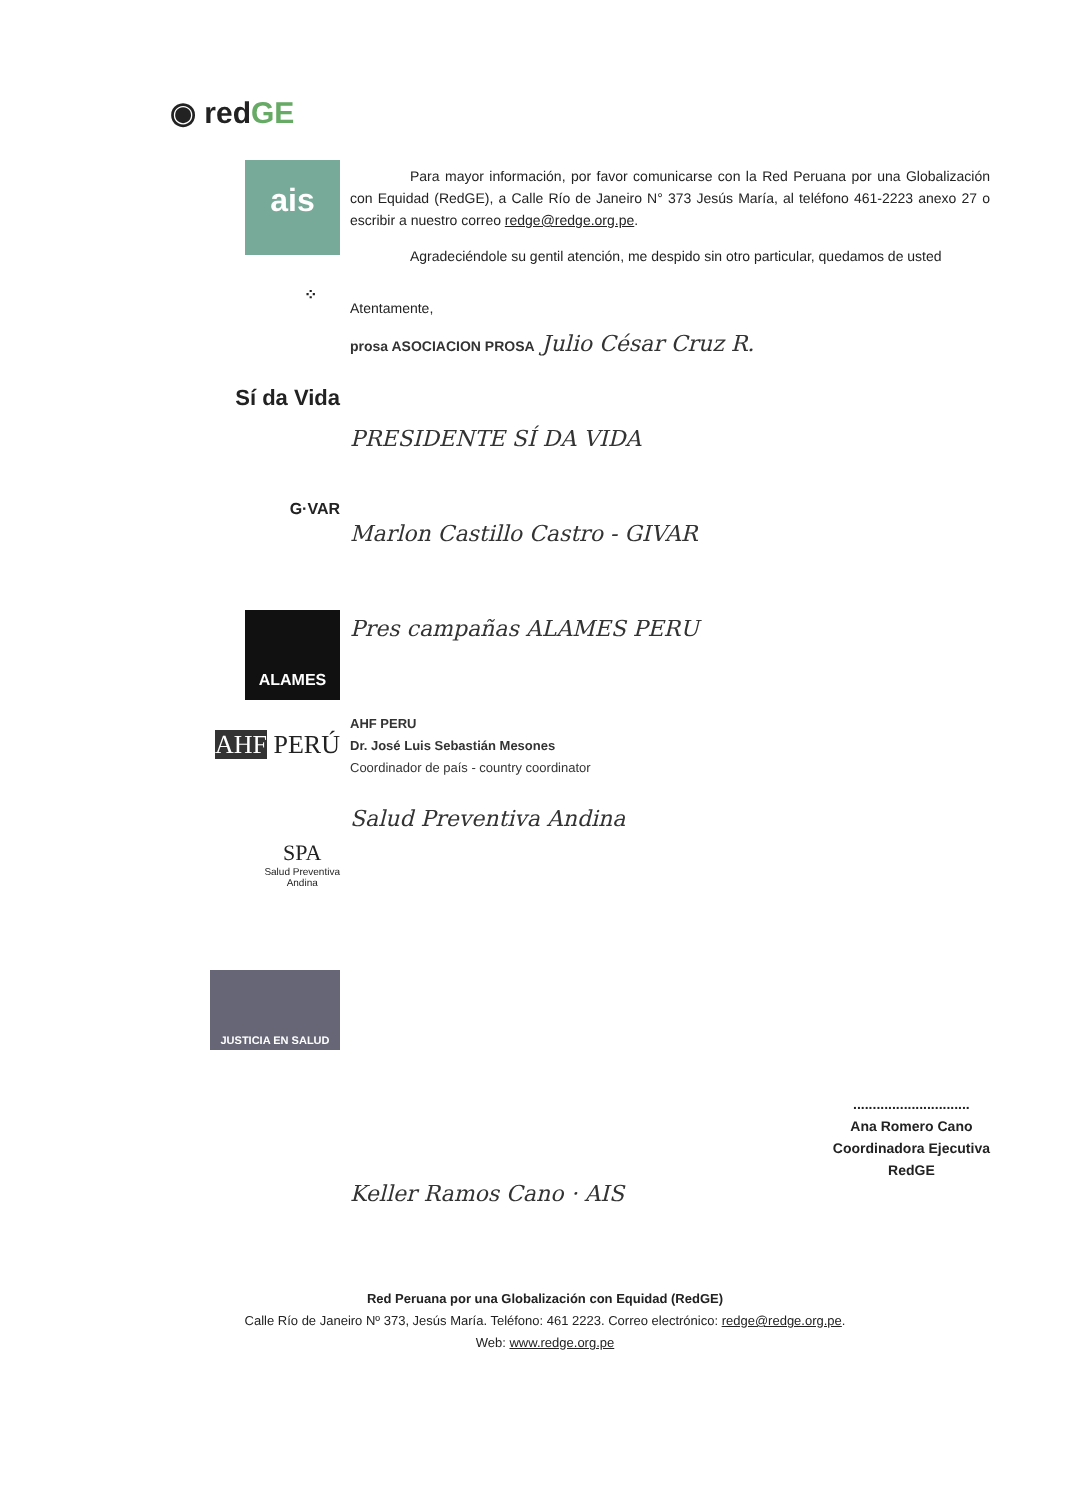◉ redGE
ais
⁘
Sí da Vida
G·VAR
ALAMES
AHF PERÚ
SPA
Salud Preventiva
Andina
JUSTICIA EN SALUD
Para mayor información, por favor comunicarse con la Red Peruana por una Globalización con Equidad (RedGE), a Calle Río de Janeiro N° 373 Jesús María, al teléfono 461-2223 anexo 27 o escribir a nuestro correo redge@redge.org.pe.
Agradeciéndole su gentil atención, me despido sin otro particular, quedamos de usted
Atentamente,
prosa ASOCIACION PROSA Julio César Cruz R.
PRESIDENTE SÍ DA VIDA
Marlon Castillo Castro - GIVAR
Pres campañas ALAMES PERU
AHF PERU
Dr. José Luis Sebastián Mesones
Coordinador de país - country coordinator
Salud Preventiva Andina
Keller Ramos Cano · AIS
..............................
Ana Romero Cano
Coordinadora Ejecutiva
RedGE
Red Peruana por una Globalización con Equidad (RedGE)
Calle Río de Janeiro Nº 373, Jesús María. Teléfono: 461 2223. Correo electrónico: redge@redge.org.pe.
Web: www.redge.org.pe